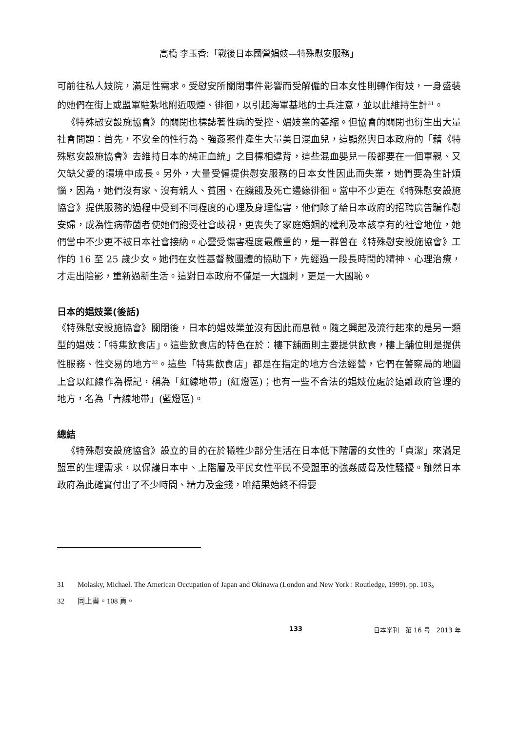高橋 李玉香:「戰後日本國營娼妓—特殊慰安服務」
可前往私人妓院，滿足性需求。受慰安所關閉事件影響而受解僱的日本女性則轉作街妓，一身盛裝的她們在街上或盟軍駐紮地附近吸煙、徘徊，以引起海軍基地的士兵注意，並以此維持生計<sup>31</sup>。
《特殊慰安設施協會》的關閉也標誌著性病的受控、娼妓業的萎縮。但協會的關閉也衍生出大量社會問題：首先，不安全的性行為、強姦案件產生大量美日混血兒，這顯然與日本政府的「藉《特殊慰安設施協會》去維持日本的純正血統」之目標相違背，這些混血嬰兒一般都要在一個單親、又欠缺父愛的環境中成長。另外，大量受僱提供慰安服務的日本女性因此而失業，她們要為生計煩惱，因為，她們沒有家、沒有親人、貧困、在饑餓及死亡邊緣徘徊。當中不少更在《特殊慰安設施協會》提供服務的過程中受到不同程度的心理及身理傷害，他們除了給日本政府的招聘廣告騙作慰安婦，成為性病帶菌者使她們飽受社會歧視，更喪失了家庭婚姻的權利及本該享有的社會地位，她們當中不少更不被日本社會接納。心靈受傷害程度最嚴重的，是一群曾在《特殊慰安設施協會》工作的 16 至 25 歲少女。她們在女性基督教團體的協助下，先經過一段長時間的精神、心理治療，才走出陰影，重新過新生活。這對日本政府不僅是一大諷刺，更是一大國恥。
日本的娼妓業(後話)
《特殊慰安設施協會》關閉後，日本的娼妓業並沒有因此而息微。隨之興起及流行起來的是另一類型的娼妓：「特集飲食店」。這些飲食店的特色在於：樓下舖面則主要提供飲食，樓上舖位則是提供性服務、性交易的地方<sup>32</sup>。這些「特集飲食店」都是在指定的地方合法經營，它們在警察局的地圖上會以紅線作為標記，稱為「紅線地帶」(紅燈區)；也有一些不合法的娼妓位處於遠離政府管理的地方，名為「青線地帶」(藍燈區)。
總結
《特殊慰安設施協會》設立的目的在於犧牲少部分生活在日本低下階層的女性的「貞潔」來滿足盟軍的生理需求，以保護日本中、上階層及平民女性平民不受盟軍的強姦威脅及性騷擾。雖然日本政府為此確實付出了不少時間、精力及金錢，唯結果始終不得要
31 Molasky, Michael. The American Occupation of Japan and Okinawa (London and New York : Routledge, 1999). pp. 103。
32 同上書。108 頁。
133 日本学刊　第 16 号　2013 年